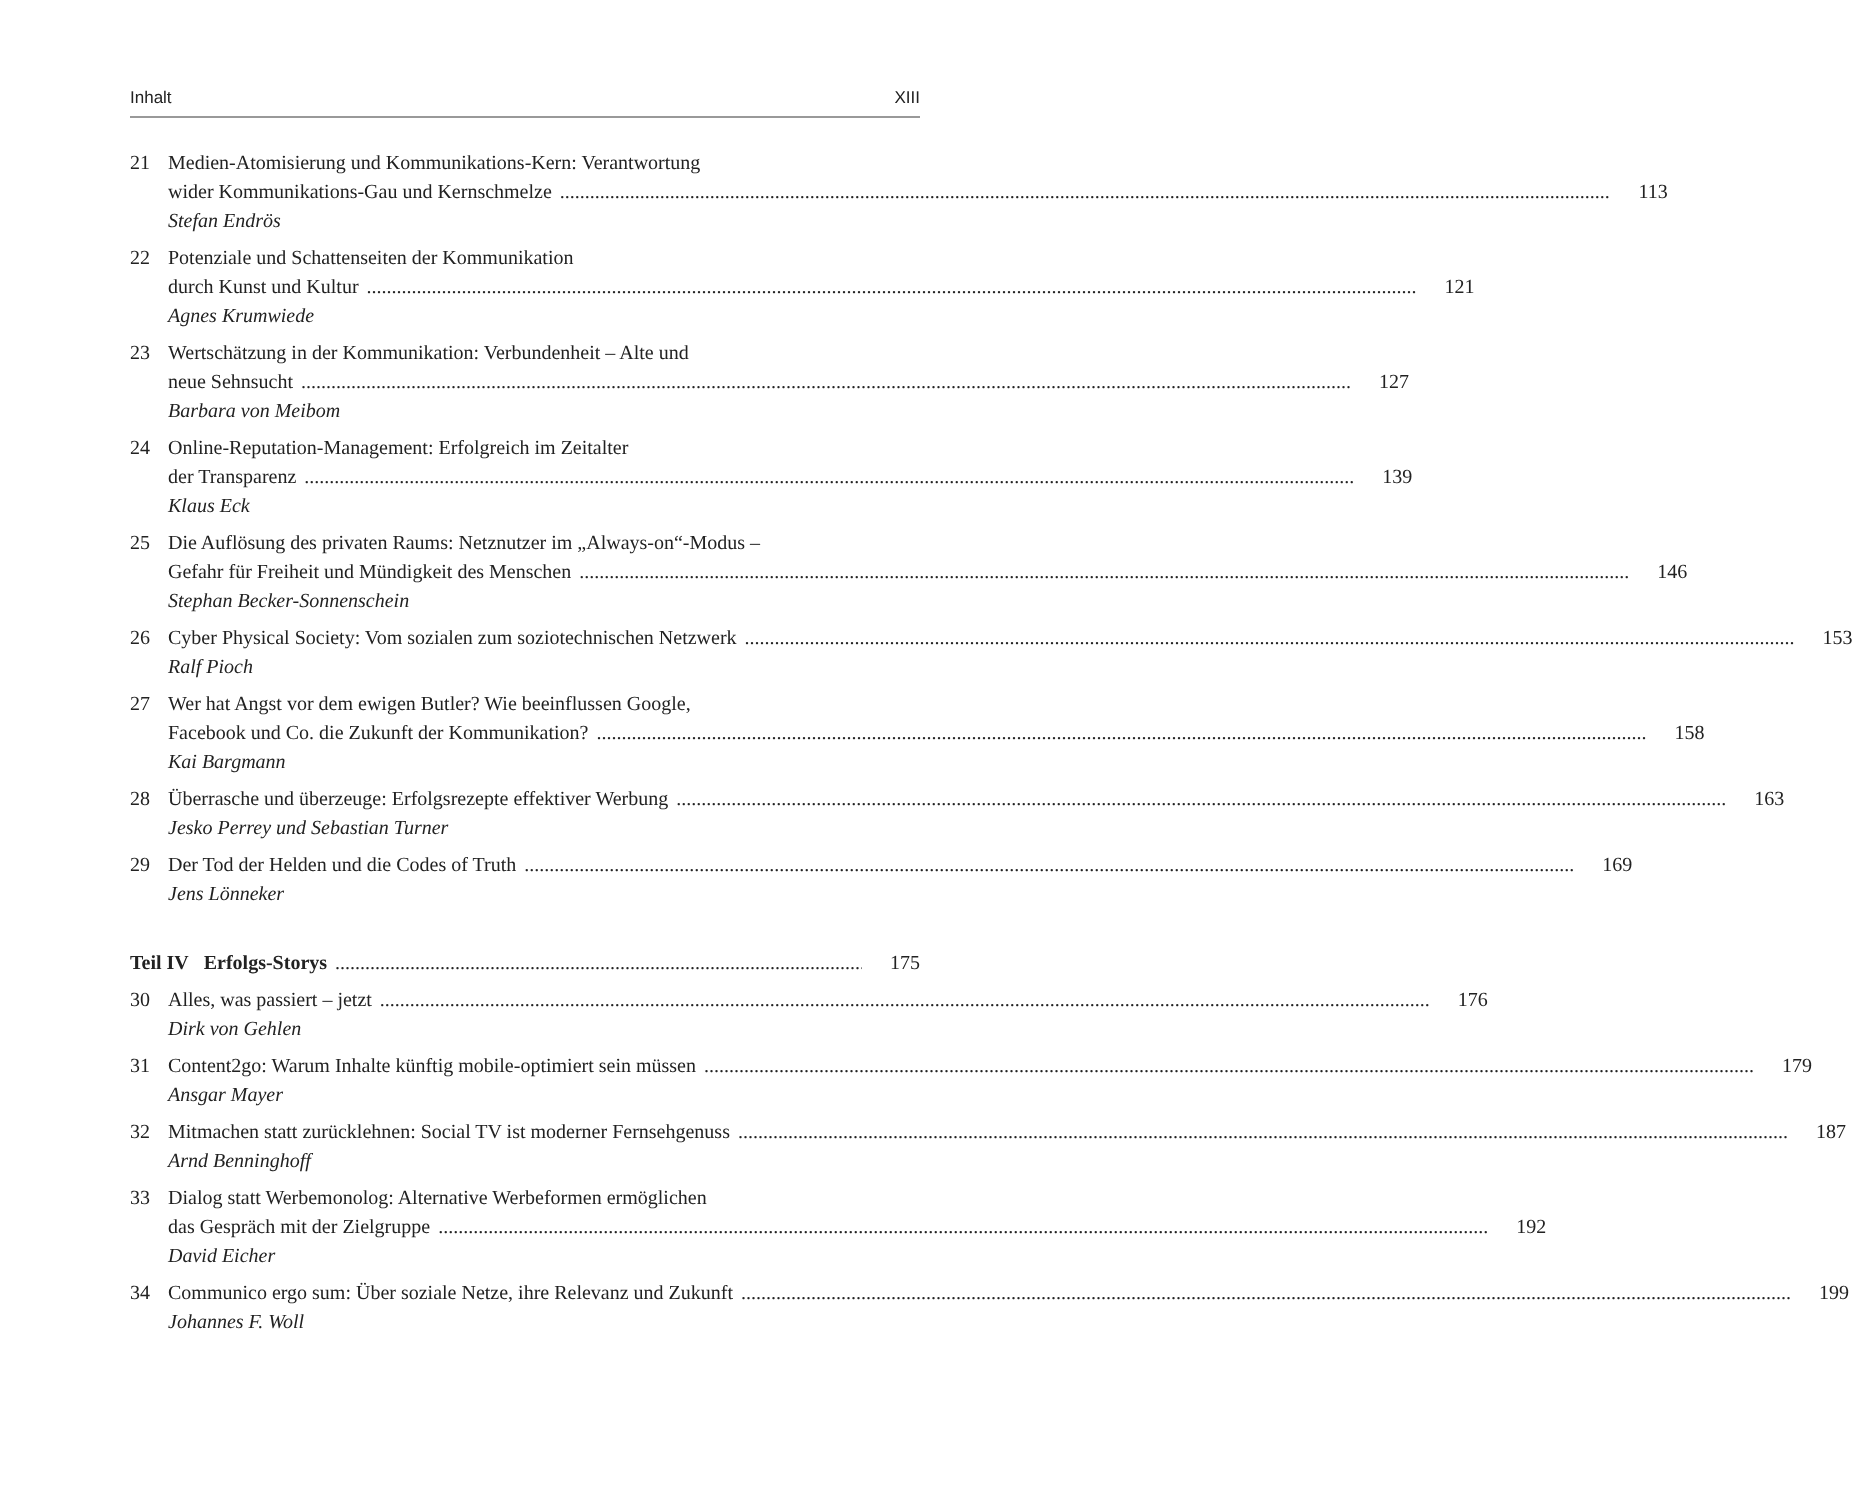Inhalt XIII
21 Medien-Atomisierung und Kommunikations-Kern: Verantwortung
wider Kommunikations-Gau und Kernschmelze 113
Stefan Endrös
22 Potenziale und Schattenseiten der Kommunikation
durch Kunst und Kultur 121
Agnes Krumwiede
23 Wertschätzung in der Kommunikation: Verbundenheit – Alte und
neue Sehnsucht 127
Barbara von Meibom
24 Online-Reputation-Management: Erfolgreich im Zeitalter
der Transparenz 139
Klaus Eck
25 Die Auflösung des privaten Raums: Netznutzer im „Always-on“-Modus –
Gefahr für Freiheit und Mündigkeit des Menschen 146
Stephan Becker-Sonnenschein
26 Cyber Physical Society: Vom sozialen zum soziotechnischen Netzwerk 153
Ralf Pioch
27 Wer hat Angst vor dem ewigen Butler? Wie beeinflussen Google,
Facebook und Co. die Zukunft der Kommunikation? 158
Kai Bargmann
28 Überrasche und überzeuge: Erfolgsrezepte effektiver Werbung 163
Jesko Perrey und Sebastian Turner
29 Der Tod der Helden und die Codes of Truth 169
Jens Lönneker
Teil IV Erfolgs-Storys 175
30 Alles, was passiert – jetzt 176
Dirk von Gehlen
31 Content2go: Warum Inhalte künftig mobile-optimiert sein müssen 179
Ansgar Mayer
32 Mitmachen statt zurücklehnen: Social TV ist moderner Fernsehgenuss 187
Arnd Benninghoff
33 Dialog statt Werbemonolog: Alternative Werbeformen ermöglichen
das Gespräch mit der Zielgruppe 192
David Eicher
34 Communico ergo sum: Über soziale Netze, ihre Relevanz und Zukunft 199
Johannes F. Woll